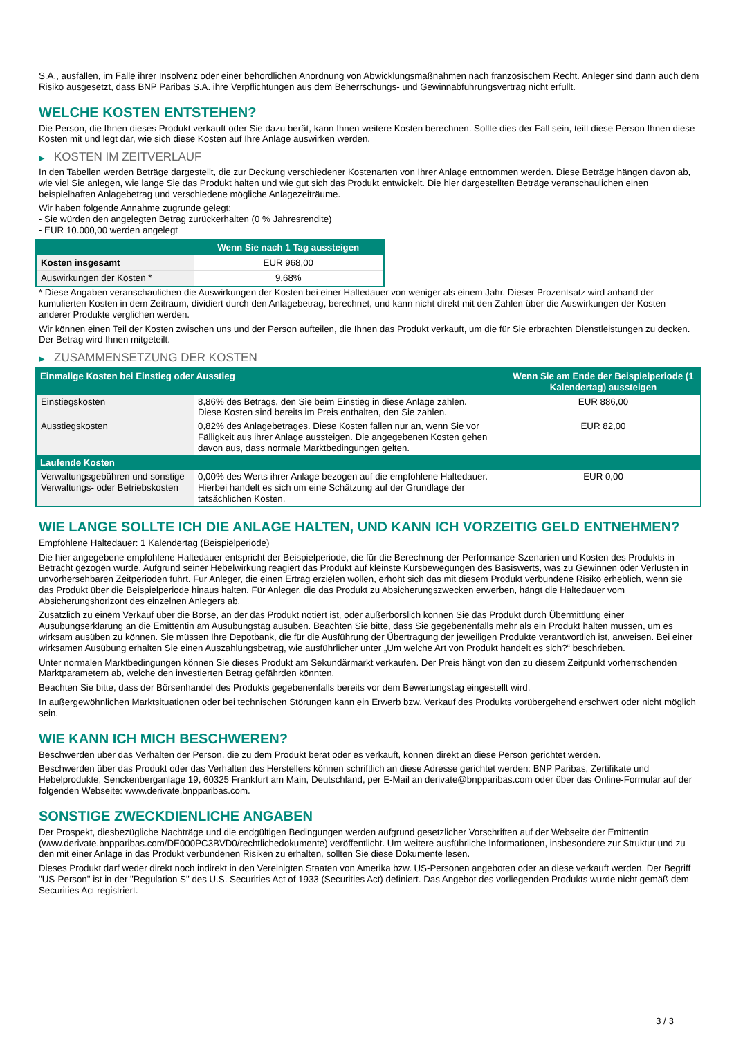S.A., ausfallen, im Falle ihrer Insolvenz oder einer behördlichen Anordnung von Abwicklungsmaßnahmen nach französischem Recht. Anleger sind dann auch dem Risiko ausgesetzt, dass BNP Paribas S.A. ihre Verpflichtungen aus dem Beherrschungs- und Gewinnabführungsvertrag nicht erfüllt.
WELCHE KOSTEN ENTSTEHEN?
Die Person, die Ihnen dieses Produkt verkauft oder Sie dazu berät, kann Ihnen weitere Kosten berechnen. Sollte dies der Fall sein, teilt diese Person Ihnen diese Kosten mit und legt dar, wie sich diese Kosten auf Ihre Anlage auswirken werden.
▶ KOSTEN IM ZEITVERLAUF
In den Tabellen werden Beträge dargestellt, die zur Deckung verschiedener Kostenarten von Ihrer Anlage entnommen werden. Diese Beträge hängen davon ab, wie viel Sie anlegen, wie lange Sie das Produkt halten und wie gut sich das Produkt entwickelt. Die hier dargestellten Beträge veranschaulichen einen beispielhaften Anlagebetrag und verschiedene mögliche Anlagezeiträume.
Wir haben folgende Annahme zugrunde gelegt:
- Sie würden den angelegten Betrag zurückerhalten (0 % Jahresrendite)
- EUR 10.000,00 werden angelegt
| | Wenn Sie nach 1 Tag aussteigen |
| --- | --- |
| Kosten insgesamt | EUR 968,00 |
| Auswirkungen der Kosten * | 9,68% |
* Diese Angaben veranschaulichen die Auswirkungen der Kosten bei einer Haltedauer von weniger als einem Jahr. Dieser Prozentsatz wird anhand der kumulierten Kosten in dem Zeitraum, dividiert durch den Anlagebetrag, berechnet, und kann nicht direkt mit den Zahlen über die Auswirkungen der Kosten anderer Produkte verglichen werden.
Wir können einen Teil der Kosten zwischen uns und der Person aufteilen, die Ihnen das Produkt verkauft, um die für Sie erbrachten Dienstleistungen zu decken. Der Betrag wird Ihnen mitgeteilt.
▶ ZUSAMMENSETZUNG DER KOSTEN
| Einmalige Kosten bei Einstieg oder Ausstieg | | Wenn Sie am Ende der Beispielperiode (1 Kalendertag) aussteigen |
| --- | --- | --- |
| Einstiegskosten | 8,86% des Betrags, den Sie beim Einstieg in diese Anlage zahlen. Diese Kosten sind bereits im Preis enthalten, den Sie zahlen. | EUR 886,00 |
| Ausstiegskosten | 0,82% des Anlagebetrages. Diese Kosten fallen nur an, wenn Sie vor Fälligkeit aus ihrer Anlage aussteigen. Die angegebenen Kosten gehen davon aus, dass normale Marktbedingungen gelten. | EUR 82,00 |
| Laufende Kosten | | |
| Verwaltungsgebühren und sonstige Verwaltungs- oder Betriebskosten | 0,00% des Werts ihrer Anlage bezogen auf die empfohlene Haltedauer. Hierbei handelt es sich um eine Schätzung auf der Grundlage der tatsächlichen Kosten. | EUR 0,00 |
WIE LANGE SOLLTE ICH DIE ANLAGE HALTEN, UND KANN ICH VORZEITIG GELD ENTNEHMEN?
Empfohlene Haltedauer: 1 Kalendertag (Beispielperiode)
Die hier angegebene empfohlene Haltedauer entspricht der Beispielperiode, die für die Berechnung der Performance-Szenarien und Kosten des Produkts in Betracht gezogen wurde. Aufgrund seiner Hebelwirkung reagiert das Produkt auf kleinste Kursbewegungen des Basiswerts, was zu Gewinnen oder Verlusten in unvorhersehbaren Zeitperioden führt. Für Anleger, die einen Ertrag erzielen wollen, erhöht sich das mit diesem Produkt verbundene Risiko erheblich, wenn sie das Produkt über die Beispielperiode hinaus halten. Für Anleger, die das Produkt zu Absicherungszwecken erwerben, hängt die Haltedauer vom Absicherungshorizont des einzelnen Anlegers ab.
Zusätzlich zu einem Verkauf über die Börse, an der das Produkt notiert ist, oder außerbörslich können Sie das Produkt durch Übermittlung einer Ausübungserklärung an die Emittentin am Ausübungstag ausüben. Beachten Sie bitte, dass Sie gegebenenfalls mehr als ein Produkt halten müssen, um es wirksam ausüben zu können. Sie müssen Ihre Depotbank, die für die Ausführung der Übertragung der jeweiligen Produkte verantwortlich ist, anweisen. Bei einer wirksamen Ausübung erhalten Sie einen Auszahlungsbetrag, wie ausführlicher unter „Um welche Art von Produkt handelt es sich?“ beschrieben.
Unter normalen Marktbedingungen können Sie dieses Produkt am Sekundärmarkt verkaufen. Der Preis hängt von den zu diesem Zeitpunkt vorherrschenden Marktparametern ab, welche den investierten Betrag gefährden könnten.
Beachten Sie bitte, dass der Börsenhandel des Produkts gegebenenfalls bereits vor dem Bewertungstag eingestellt wird.
In außergewöhnlichen Marktsituationen oder bei technischen Störungen kann ein Erwerb bzw. Verkauf des Produkts vorübergehend erschwert oder nicht möglich sein.
WIE KANN ICH MICH BESCHWEREN?
Beschwerden über das Verhalten der Person, die zu dem Produkt berät oder es verkauft, können direkt an diese Person gerichtet werden.
Beschwerden über das Produkt oder das Verhalten des Herstellers können schriftlich an diese Adresse gerichtet werden: BNP Paribas, Zertifikate und Hebelprodukte, Senckenberganlage 19, 60325 Frankfurt am Main, Deutschland, per E-Mail an derivate@bnpparibas.com oder über das Online-Formular auf der folgenden Webseite: www.derivate.bnpparibas.com.
SONSTIGE ZWECKDIENLICHE ANGABEN
Der Prospekt, diesbezügliche Nachträge und die endgültigen Bedingungen werden aufgrund gesetzlicher Vorschriften auf der Webseite der Emittentin (www.derivate.bnpparibas.com/DE000PC3BVD0/rechtlichedokumente) veröffentlicht. Um weitere ausführliche Informationen, insbesondere zur Struktur und zu den mit einer Anlage in das Produkt verbundenen Risiken zu erhalten, sollten Sie diese Dokumente lesen.
Dieses Produkt darf weder direkt noch indirekt in den Vereinigten Staaten von Amerika bzw. US-Personen angeboten oder an diese verkauft werden. Der Begriff "US-Person" ist in der "Regulation S" des U.S. Securities Act of 1933 (Securities Act) definiert. Das Angebot des vorliegenden Produkts wurde nicht gemäß dem Securities Act registriert.
3 / 3